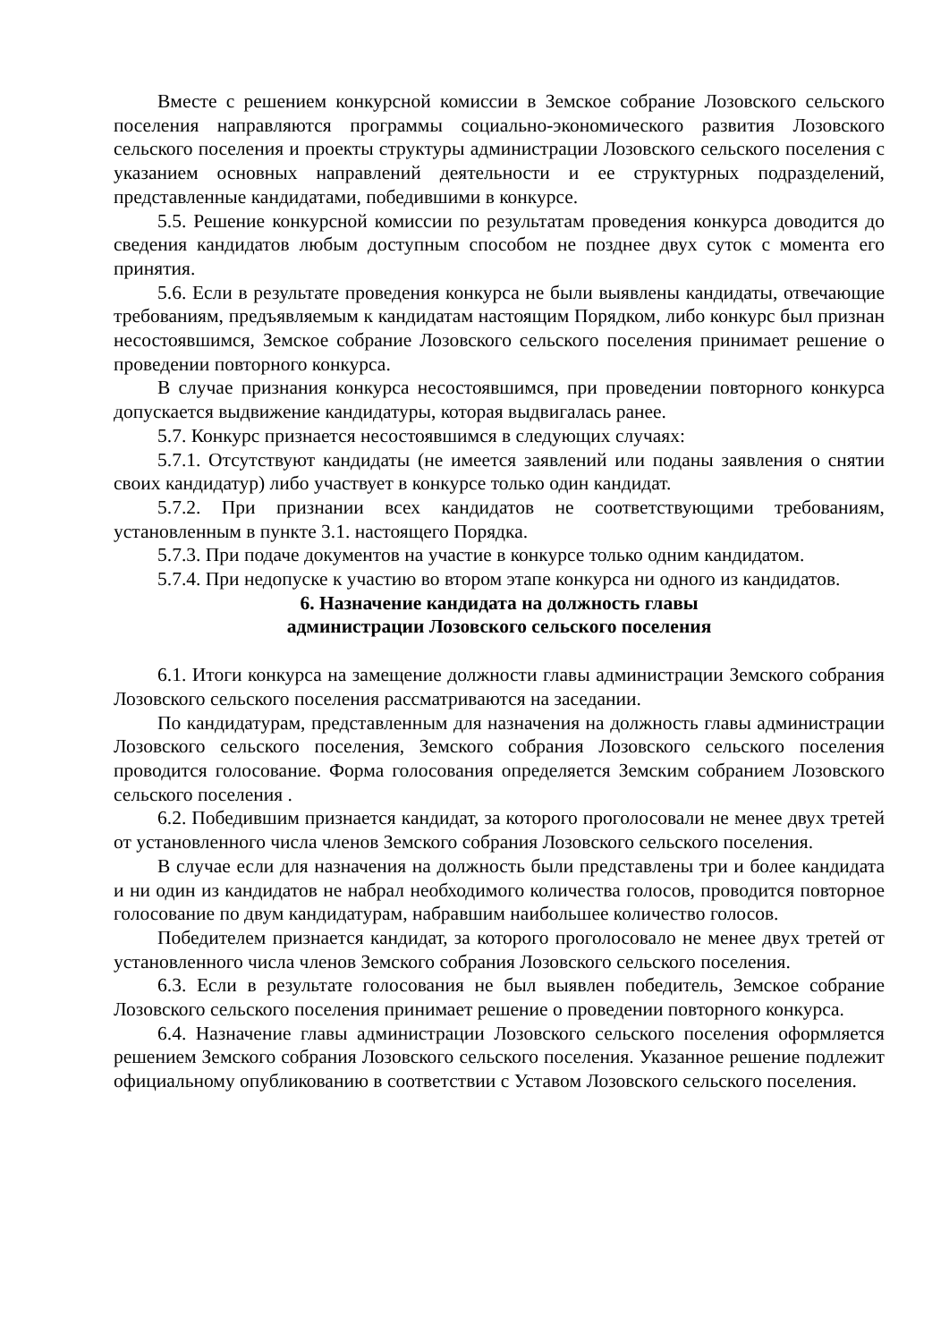Вместе с решением конкурсной комиссии в Земское собрание Лозовского сельского поселения направляются программы социально-экономического развития Лозовского сельского поселения и проекты структуры администрации Лозовского сельского поселения с указанием основных направлений деятельности и ее структурных подразделений, представленные кандидатами, победившими в конкурсе.
5.5. Решение конкурсной комиссии по результатам проведения конкурса доводится до сведения кандидатов любым доступным способом не позднее двух суток с момента его принятия.
5.6. Если в результате проведения конкурса не были выявлены кандидаты, отвечающие требованиям, предъявляемым к кандидатам настоящим Порядком, либо конкурс был признан несостоявшимся, Земское собрание Лозовского сельского поселения принимает решение о проведении повторного конкурса.
В случае признания конкурса несостоявшимся, при проведении повторного конкурса допускается выдвижение кандидатуры, которая выдвигалась ранее.
5.7. Конкурс признается несостоявшимся в следующих случаях:
5.7.1. Отсутствуют кандидаты (не имеется заявлений или поданы заявления о снятии своих кандидатур) либо участвует в конкурсе только один кандидат.
5.7.2. При признании всех кандидатов не соответствующими требованиям, установленным в пункте 3.1. настоящего Порядка.
5.7.3. При подаче документов на участие в конкурсе только одним кандидатом.
5.7.4. При недопуске к участию во втором этапе конкурса ни одного из кандидатов.
6. Назначение кандидата на должность главы
администрации Лозовского сельского поселения
6.1. Итоги конкурса на замещение должности главы администрации Земского собрания Лозовского сельского поселения рассматриваются на заседании.
По кандидатурам, представленным для назначения на должность главы администрации Лозовского сельского поселения, Земского собрания Лозовского сельского поселения проводится голосование. Форма голосования определяется Земским собранием Лозовского сельского поселения .
6.2. Победившим признается кандидат, за которого проголосовали не менее двух третей от установленного числа членов Земского собрания Лозовского сельского поселения.
В случае если для назначения на должность были представлены три и более кандидата и ни один из кандидатов не набрал необходимого количества голосов, проводится повторное голосование по двум кандидатурам, набравшим наибольшее количество голосов.
Победителем признается кандидат, за которого проголосовало не менее двух третей от установленного числа членов Земского собрания Лозовского сельского поселения.
6.3. Если в результате голосования не был выявлен победитель, Земское собрание Лозовского сельского поселения принимает решение о проведении повторного конкурса.
6.4. Назначение главы администрации Лозовского сельского поселения оформляется решением Земского собрания Лозовского сельского поселения. Указанное решение подлежит официальному опубликованию в соответствии с Уставом Лозовского сельского поселения.